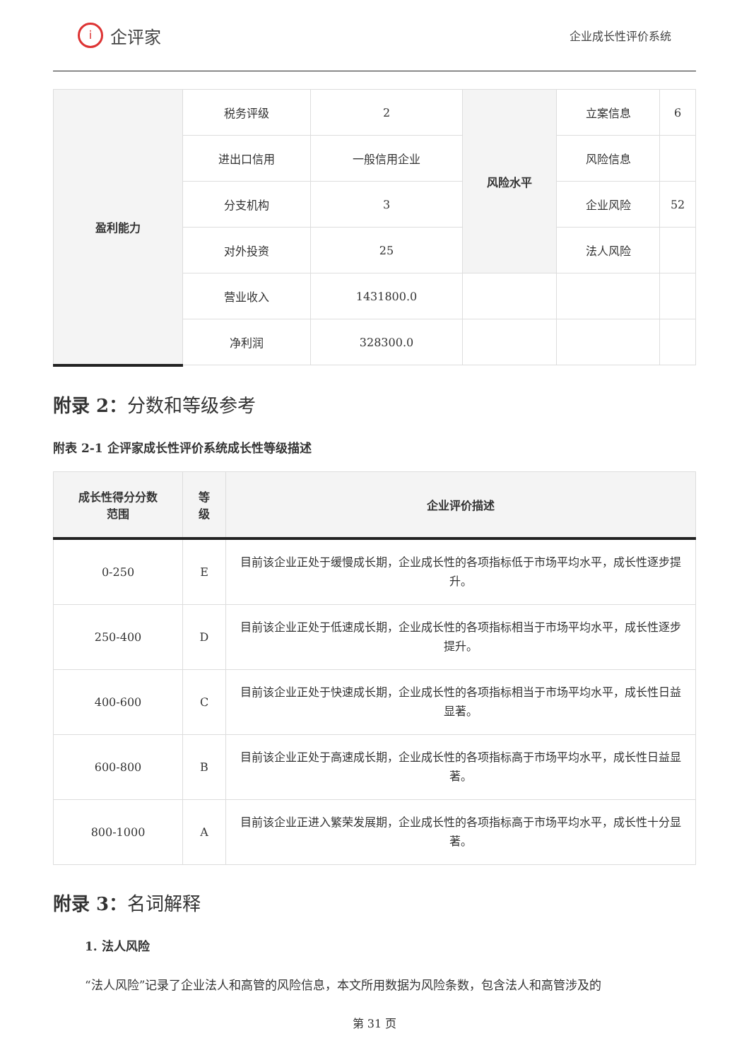i企评家
企业成长性评价系统
| 盈利能力 | 税务评级 | 2 | 风险水平 | 立案信息 | 6 |
| | 进出口信用 | 一般信用企业 | | 风险信息 | |
| | 分支机构 | 3 | | 企业风险 | 52 |
| | 对外投资 | 25 | | 法人风险 | |
| | 营业收入 | 1431800.0 | | | |
| | 净利润 | 328300.0 | | | |
附录 2：分数和等级参考
附表 2-1 企评家成长性评价系统成长性等级描述
| 成长性得分分数 范围 | 等 级 | 企业评价描述 |
| --- | --- | --- |
| 0-250 | E | 目前该企业正处于缓慢成长期，企业成长性的各项指标低于市场平均水平，成长性逐步提升。 |
| 250-400 | D | 目前该企业正处于低速成长期，企业成长性的各项指标相当于市场平均水平，成长性逐步提升。 |
| 400-600 | C | 目前该企业正处于快速成长期，企业成长性的各项指标相当于市场平均水平，成长性日益显著。 |
| 600-800 | B | 目前该企业正处于高速成长期，企业成长性的各项指标高于市场平均水平，成长性日益显著。 |
| 800-1000 | A | 目前该企业正进入繁荣发展期，企业成长性的各项指标高于市场平均水平，成长性十分显著。 |
附录 3：名词解释
1. 法人风险
“法人风险”记录了企业法人和高管的风险信息，本文所用数据为风险条数，包含法人和高管涉及的
第 31 页